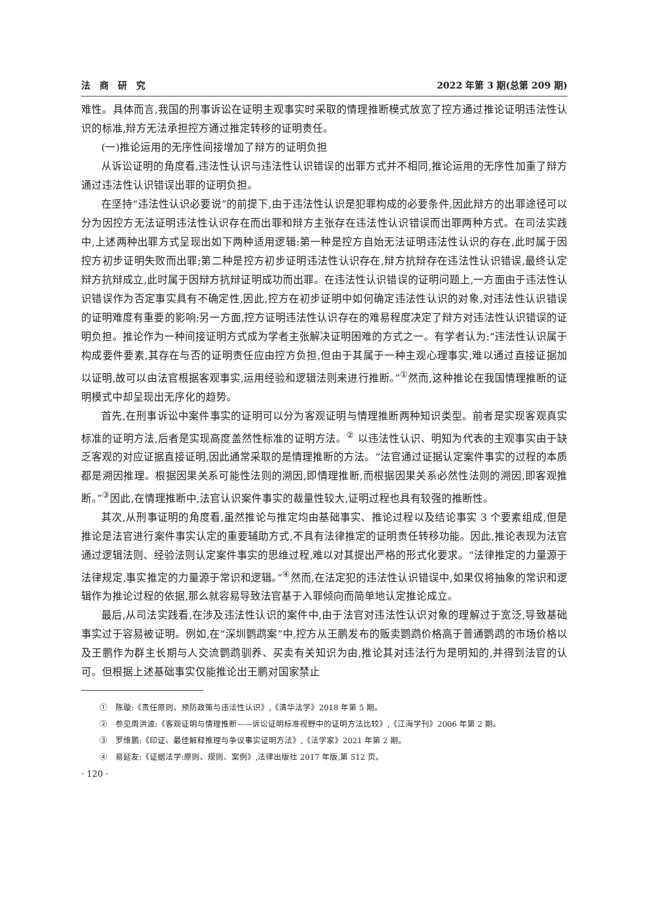法　商　研　究 2022 年第 3 期(总第 209 期)
难性。具体而言,我国的刑事诉讼在证明主观事实时采取的情理推断模式放宽了控方通过推论证明违法性认识的标准,辩方无法承担控方通过推定转移的证明责任。
(一)推论运用的无序性间接增加了辩方的证明负担
从诉讼证明的角度看,违法性认识与违法性认识错误的出罪方式并不相同,推论运用的无序性加重了辩方通过违法性认识错误出罪的证明负担。
在坚持“违法性认识必要说”的前提下,由于违法性认识是犯罪构成的必要条件,因此辩方的出罪途径可以分为因控方无法证明违法性认识存在而出罪和辩方主张存在违法性认识错误而出罪两种方式。在司法实践中,上述两种出罪方式呈现出如下两种适用逻辑:第一种是控方自始无法证明违法性认识的存在,此时属于因控方初步证明失败而出罪;第二种是控方初步证明违法性认识存在,辩方抗辩存在违法性认识错误,最终认定辩方抗辩成立,此时属于因辩方抗辩证明成功而出罪。在违法性认识错误的证明问题上,一方面由于违法性认识错误作为否定事实具有不确定性,因此,控方在初步证明中如何确定违法性认识的对象,对违法性认识错误的证明难度有重要的影响;另一方面,控方证明违法性认识存在的难易程度决定了辩方对违法性认识错误的证明负担。推论作为一种间接证明方式成为学者主张解决证明困难的方式之一。有学者认为:“违法性认识属于构成要件要素,其存在与否的证明责任应由控方负担,但由于其属于一种主观心理事实,难以通过直接证据加以证明,故可以由法官根据客观事实,运用经验和逻辑法则来进行推断。”<sup>①</sup>然而,这种推论在我国情理推断的证明模式中却呈现出无序化的趋势。
首先,在刑事诉讼中案件事实的证明可以分为客观证明与情理推断两种知识类型。前者是实现客观真实标准的证明方法,后者是实现高度盖然性标准的证明方法。<sup>②</sup> 以违法性认识、明知为代表的主观事实由于缺乏客观的对应证据直接证明,因此通常采取的是情理推断的方法。“法官通过证据认定案件事实的过程的本质都是溯因推理。根据因果关系可能性法则的溯因,即情理推断,而根据因果关系必然性法则的溯因,即客观推断。”<sup>③</sup>因此,在情理推断中,法官认识案件事实的裁量性较大,证明过程也具有较强的推断性。
其次,从刑事证明的角度看,虽然推论与推定均由基础事实、推论过程以及结论事实 3 个要素组成,但是推论是法官进行案件事实认定的重要辅助方式,不具有法律推定的证明责任转移功能。因此,推论表现为法官通过逻辑法则、经验法则认定案件事实的思维过程,难以对其提出严格的形式化要求。“法律推定的力量源于法律规定,事实推定的力量源于常识和逻辑。”<sup>④</sup>然而,在法定犯的违法性认识错误中,如果仅将抽象的常识和逻辑作为推论过程的依据,那么就容易导致法官基于入罪倾向而简单地认定推论成立。
最后,从司法实践看,在涉及违法性认识的案件中,由于法官对违法性认识对象的理解过于宽泛,导致基础事实过于容易被证明。例如,在“深圳鹦鹉案”中,控方从王鹏发布的贩卖鹦鹉价格高于普通鹦鹉的市场价格以及王鹏作为群主长期与人交流鹦鹉驯养、买卖有关知识为由,推论其对违法行为是明知的,并得到法官的认可。但根据上述基础事实仅能推论出王鹏对国家禁止
①　陈璇:《责任原则、预防政策与违法性认识》,《清华法学》2018 年第 5 期。
②　参见周洪波:《客观证明与情理推断——诉讼证明标准视野中的证明方法比较》,《江海学刊》2006 年第 2 期。
③　罗维鹏:《印证、最佳解释推理与争议事实证明方法》,《法学家》2021 年第 2 期。
④　易延友:《证据法学:原则、规则、案例》,法律出版社 2017 年版,第 512 页。
· 120 ·